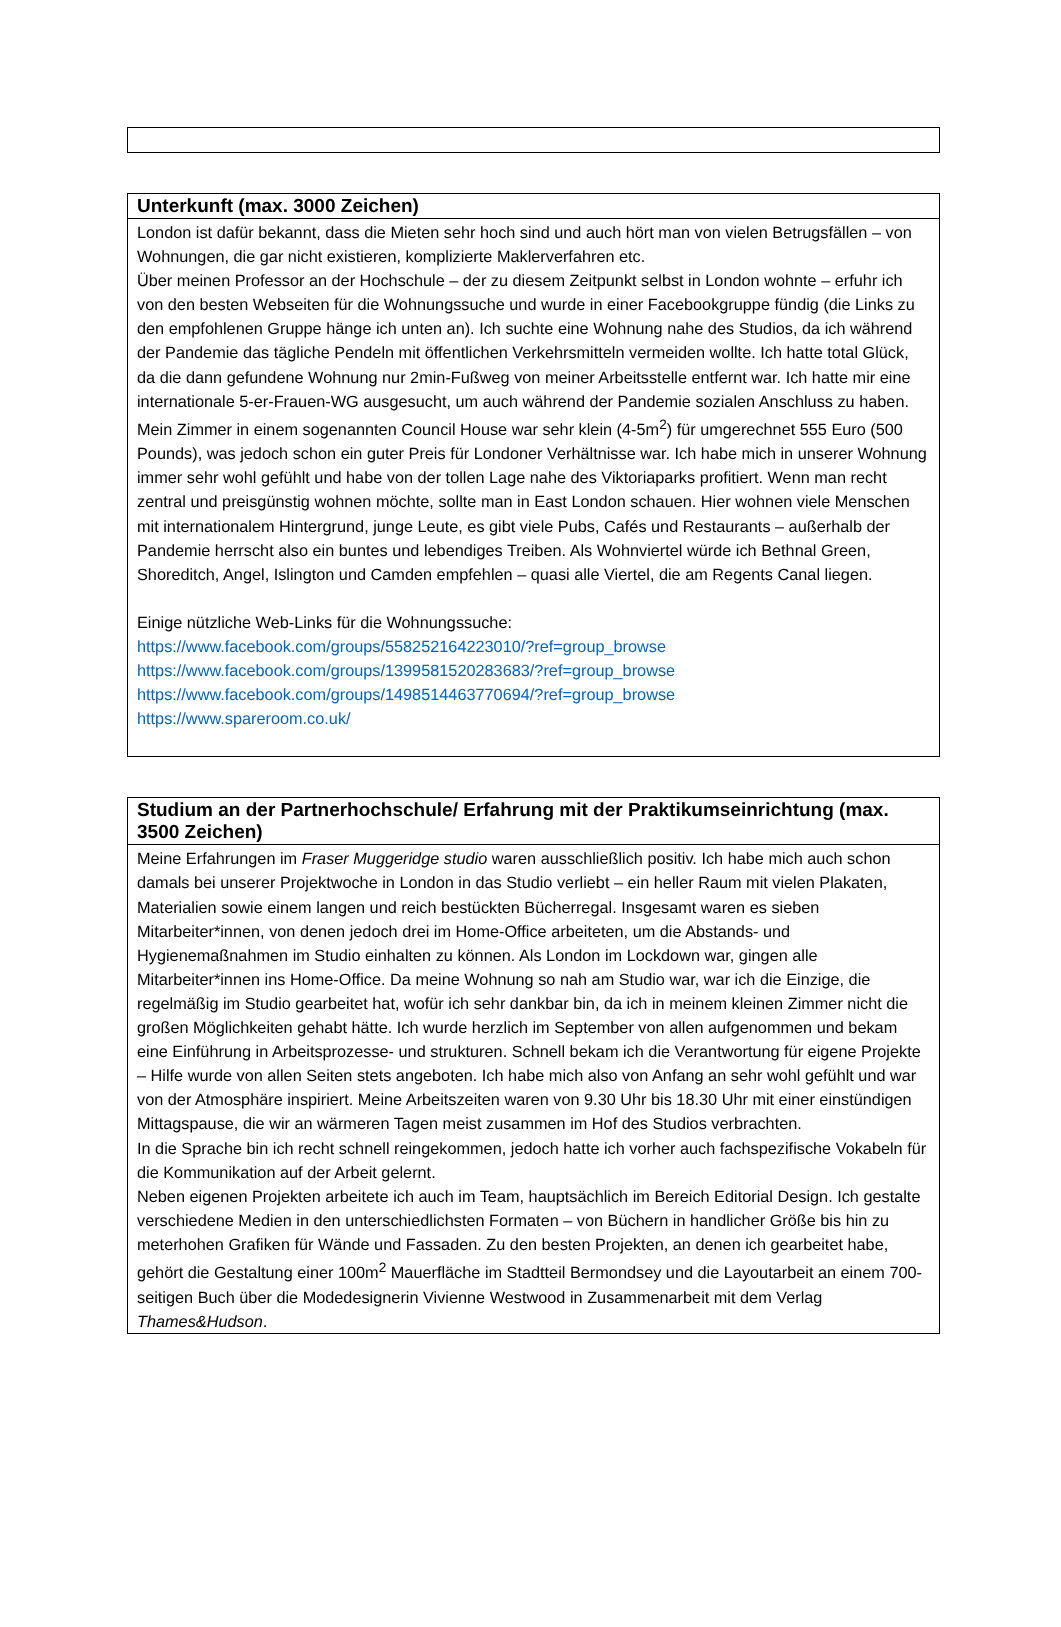Unterkunft (max. 3000 Zeichen)
London ist dafür bekannt, dass die Mieten sehr hoch sind und auch hört man von vielen Betrugsfällen – von Wohnungen, die gar nicht existieren, komplizierte Maklerverfahren etc.
Über meinen Professor an der Hochschule – der zu diesem Zeitpunkt selbst in London wohnte – erfuhr ich von den besten Webseiten für die Wohnungssuche und wurde in einer Facebookgruppe fündig (die Links zu den empfohlenen Gruppe hänge ich unten an). Ich suchte eine Wohnung nahe des Studios, da ich während der Pandemie das tägliche Pendeln mit öffentlichen Verkehrsmitteln vermeiden wollte. Ich hatte total Glück, da die dann gefundene Wohnung nur 2min-Fußweg von meiner Arbeitsstelle entfernt war. Ich hatte mir eine internationale 5-er-Frauen-WG ausgesucht, um auch während der Pandemie sozialen Anschluss zu haben. Mein Zimmer in einem sogenannten Council House war sehr klein (4-5m<sup>2</sup>) für umgerechnet 555 Euro (500 Pounds), was jedoch schon ein guter Preis für Londoner Verhältnisse war. Ich habe mich in unserer Wohnung immer sehr wohl gefühlt und habe von der tollen Lage nahe des Viktoriaparks profitiert. Wenn man recht zentral und preisgünstig wohnen möchte, sollte man in East London schauen. Hier wohnen viele Menschen mit internationalem Hintergrund, junge Leute, es gibt viele Pubs, Cafés und Restaurants – außerhalb der Pandemie herrscht also ein buntes und lebendiges Treiben. Als Wohnviertel würde ich Bethnal Green, Shoreditch, Angel, Islington und Camden empfehlen – quasi alle Viertel, die am Regents Canal liegen.
Einige nützliche Web-Links für die Wohnungssuche:
https://www.facebook.com/groups/558252164223010/?ref=group_browse
https://www.facebook.com/groups/1399581520283683/?ref=group_browse
https://www.facebook.com/groups/1498514463770694/?ref=group_browse
https://www.spareroom.co.uk/
Studium an der Partnerhochschule/ Erfahrung mit der Praktikumseinrichtung (max. 3500 Zeichen)
Meine Erfahrungen im Fraser Muggeridge studio waren ausschließlich positiv. Ich habe mich auch schon damals bei unserer Projektwoche in London in das Studio verliebt – ein heller Raum mit vielen Plakaten, Materialien sowie einem langen und reich bestückten Bücherregal. Insgesamt waren es sieben Mitarbeiter*innen, von denen jedoch drei im Home-Office arbeiteten, um die Abstands- und Hygienemaßnahmen im Studio einhalten zu können. Als London im Lockdown war, gingen alle Mitarbeiter*innen ins Home-Office. Da meine Wohnung so nah am Studio war, war ich die Einzige, die regelmäßig im Studio gearbeitet hat, wofür ich sehr dankbar bin, da ich in meinem kleinen Zimmer nicht die großen Möglichkeiten gehabt hätte. Ich wurde herzlich im September von allen aufgenommen und bekam eine Einführung in Arbeitsprozesse- und strukturen. Schnell bekam ich die Verantwortung für eigene Projekte – Hilfe wurde von allen Seiten stets angeboten. Ich habe mich also von Anfang an sehr wohl gefühlt und war von der Atmosphäre inspiriert. Meine Arbeitszeiten waren von 9.30 Uhr bis 18.30 Uhr mit einer einstündigen Mittagspause, die wir an wärmeren Tagen meist zusammen im Hof des Studios verbrachten.
In die Sprache bin ich recht schnell reingekommen, jedoch hatte ich vorher auch fachspezifische Vokabeln für die Kommunikation auf der Arbeit gelernt.
Neben eigenen Projekten arbeitete ich auch im Team, hauptsächlich im Bereich Editorial Design. Ich gestalte verschiedene Medien in den unterschiedlichsten Formaten – von Büchern in handlicher Größe bis hin zu meterhohen Grafiken für Wände und Fassaden. Zu den besten Projekten, an denen ich gearbeitet habe, gehört die Gestaltung einer 100m<sup>2</sup> Mauerfläche im Stadtteil Bermondsey und die Layoutarbeit an einem 700-seitigen Buch über die Modedesignerin Vivienne Westwood in Zusammenarbeit mit dem Verlag Thames&Hudson.